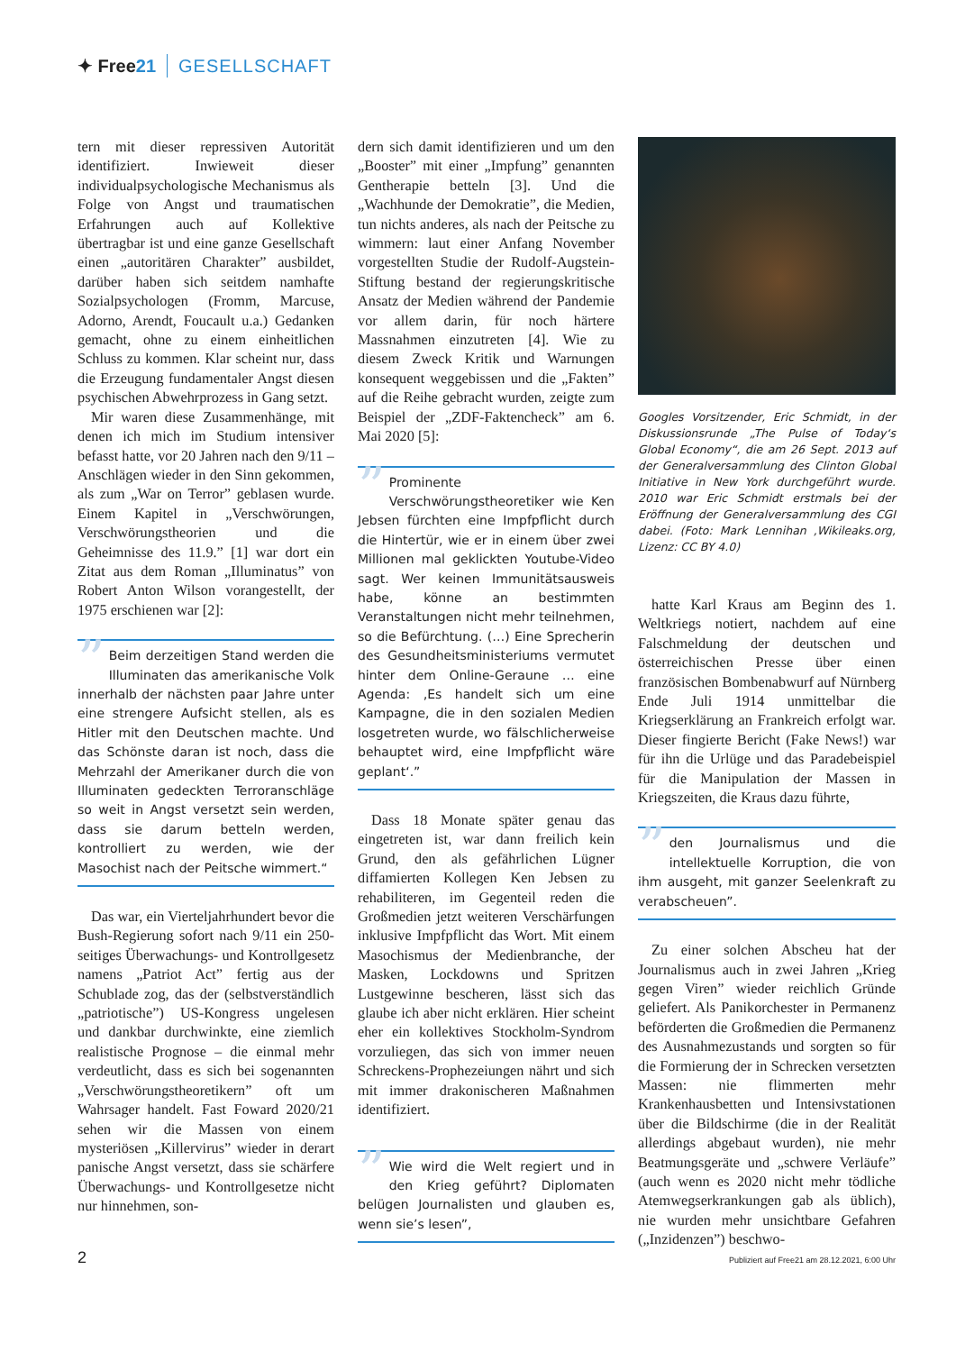✦ Free21 GESELLSCHAFT
tern mit dieser repressiven Autorität identifiziert. Inwieweit dieser individualpsychologische Mechanismus als Folge von Angst und traumatischen Erfahrungen auch auf Kollektive übertragbar ist und eine ganze Gesellschaft einen „autoritären Charakter” ausbildet, darüber haben sich seitdem namhafte Sozialpsychologen (Fromm, Marcuse, Adorno, Arendt, Foucault u.a.) Gedanken gemacht, ohne zu einem einheitlichen Schluss zu kommen. Klar scheint nur, dass die Erzeugung fundamentaler Angst diesen psychischen Abwehrprozess in Gang setzt.
Mir waren diese Zusammenhänge, mit denen ich mich im Studium intensiver befasst hatte, vor 20 Jahren nach den 9/11 – Anschlägen wieder in den Sinn gekommen, als zum „War on Terror” geblasen wurde. Einem Kapitel in „Verschwörungen, Verschwörungstheorien und die Geheimnisse des 11.9.” [1] war dort ein Zitat aus dem Roman „Illuminatus” von Robert Anton Wilson vorangestellt, der 1975 erschienen war [2]:
” Beim derzeitigen Stand werden die Illuminaten das amerikanische Volk innerhalb der nächsten paar Jahre unter eine strengere Aufsicht stellen, als es Hitler mit den Deutschen machte. Und das Schönste daran ist noch, dass die Mehrzahl der Amerikaner durch die von Illuminaten gedeckten Terroranschläge so weit in Angst versetzt sein werden, dass sie darum betteln werden, kontrolliert zu werden, wie der Masochist nach der Peitsche wimmert.“
Das war, ein Vierteljahrhundert bevor die Bush-Regierung sofort nach 9/11 ein 250-seitiges Überwachungs- und Kontrollgesetz namens „Patriot Act” fertig aus der Schublade zog, das der (selbstverständlich „patriotische”) US-Kongress ungelesen und dankbar durchwinkte, eine ziemlich realistische Prognose – die einmal mehr verdeutlicht, dass es sich bei sogenannten „Verschwörungstheoretikern” oft um Wahrsager handelt. Fast Foward 2020/21 sehen wir die Massen von einem mysteriösen „Killervirus” wieder in derart panische Angst versetzt, dass sie schärfere Überwachungs- und Kontrollgesetze nicht nur hinnehmen, son-
dern sich damit identifizieren und um den „Booster” mit einer „Impfung” genannten Gentherapie betteln [3]. Und die „Wachhunde der Demokratie”, die Medien, tun nichts anderes, als nach der Peitsche zu wimmern: laut einer Anfang November vorgestellten Studie der Rudolf-Augstein-Stiftung bestand der regierungskritische Ansatz der Medien während der Pandemie vor allem darin, für noch härtere Massnahmen einzutreten [4]. Wie zu diesem Zweck Kritik und Warnungen konsequent weggebissen und die „Fakten” auf die Reihe gebracht wurden, zeigte zum Beispiel der „ZDF-Faktencheck” am 6. Mai 2020 [5]:
” Prominente Verschwörungstheoretiker wie Ken Jebsen fürchten eine Impfpflicht durch die Hintertür, wie er in einem über zwei Millionen mal geklickten Youtube-Video sagt. Wer keinen Immunitätsausweis habe, könne an bestimmten Veranstaltungen nicht mehr teilnehmen, so die Befürchtung. (…) Eine Sprecherin des Gesundheitsministeriums vermutet hinter dem Online-Geraune … eine Agenda: ‚Es handelt sich um eine Kampagne, die in den sozialen Medien losgetreten wurde, wo fälschlicherweise behauptet wird, eine Impfpflicht wäre geplant‘.”
Dass 18 Monate später genau das eingetreten ist, war dann freilich kein Grund, den als gefährlichen Lügner diffamierten Kollegen Ken Jebsen zu rehabiliteren, im Gegenteil reden die Großmedien jetzt weiteren Verschärfungen inklusive Impfpflicht das Wort. Mit einem Masochismus der Medienbranche, der Masken, Lockdowns und Spritzen Lustgewinne bescheren, lässt sich das glaube ich aber nicht erklären. Hier scheint eher ein kollektives Stockholm-Syndrom vorzuliegen, das sich von immer neuen Schreckens-Prophezeiungen nährt und sich mit immer drakonischeren Maßnahmen identifiziert.
” Wie wird die Welt regiert und in den Krieg geführt? Diplomaten belügen Journalisten und glauben es, wenn sie’s lesen”,
Googles Vorsitzender, Eric Schmidt, in der Diskussionsrunde „The Pulse of Today‘s Global Economy“, die am 26 Sept. 2013 auf der Generalversammlung des Clinton Global Initiative in New York durchgeführt wurde. 2010 war Eric Schmidt erstmals bei der Eröffnung der Generalversammlung des CGI dabei. (Foto: Mark Lennihan ,Wikileaks.org, Lizenz: CC BY 4.0)
hatte Karl Kraus am Beginn des 1. Weltkriegs notiert, nachdem auf eine Falschmeldung der deutschen und österreichischen Presse über einen französischen Bombenabwurf auf Nürnberg Ende Juli 1914 unmittelbar die Kriegserklärung an Frankreich erfolgt war. Dieser fingierte Bericht (Fake News!) war für ihn die Urlüge und das Paradebeispiel für die Manipulation der Massen in Kriegszeiten, die Kraus dazu führte,
” den Journalismus und die intellektuelle Korruption, die von ihm ausgeht, mit ganzer Seelenkraft zu verabscheuen”.
Zu einer solchen Abscheu hat der Journalismus auch in zwei Jahren „Krieg gegen Viren” wieder reichlich Gründe geliefert. Als Panikorchester in Permanenz beförderten die Großmedien die Permanenz des Ausnahmezustands und sorgten so für die Formierung der in Schrecken versetzten Massen: nie flimmerten mehr Krankenhausbetten und Intensivstationen über die Bildschirme (die in der Realität allerdings abgebaut wurden), nie mehr Beatmungsgeräte und „schwere Verläufe” (auch wenn es 2020 nicht mehr tödliche Atemwegserkrankungen gab als üblich), nie wurden mehr unsichtbare Gefahren („Inzidenzen”) beschwo-
2 Publiziert auf Free21 am 28.12.2021, 6:00 Uhr